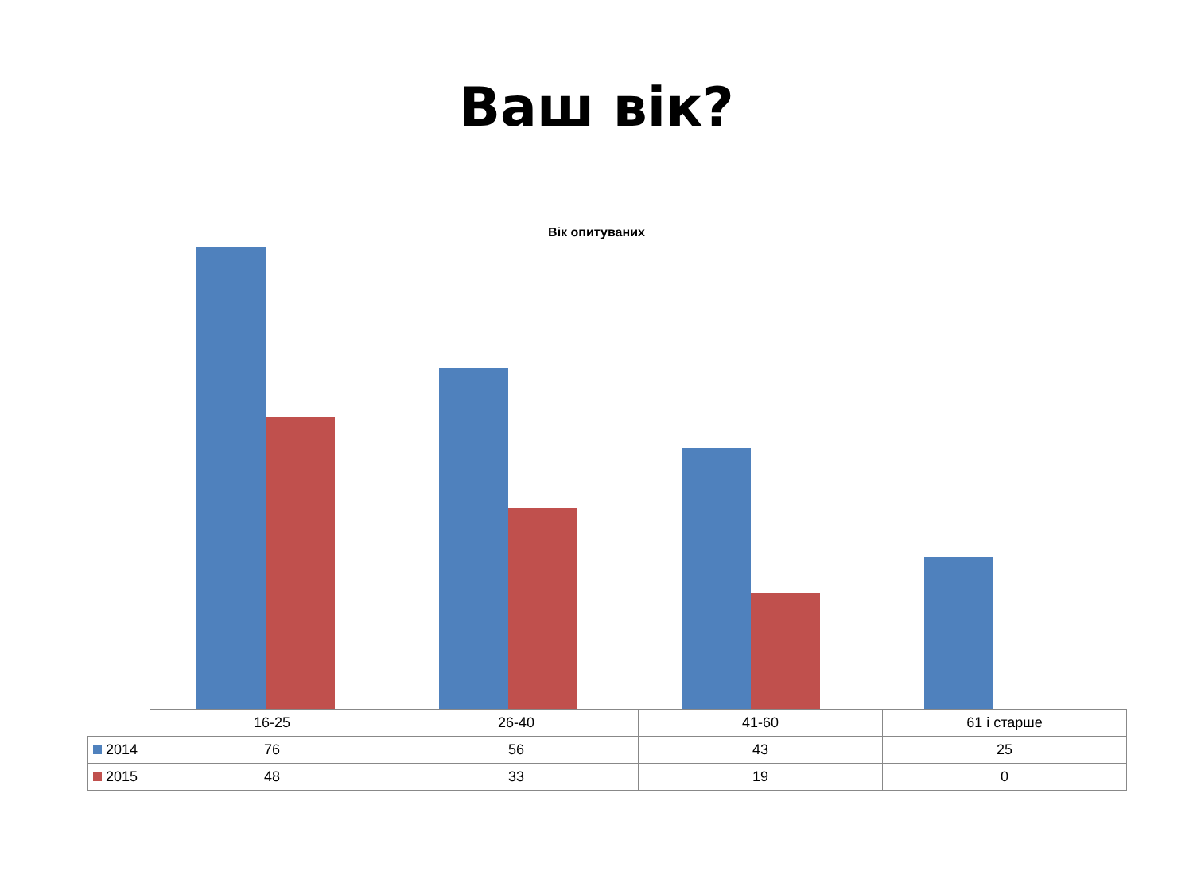Ваш вік?
Вік опитуваних
| | 16-25 | 26-40 | 41-60 | 61 і старше |
| 2014 | 76 | 56 | 43 | 25 |
| 2015 | 48 | 33 | 19 | 0 |